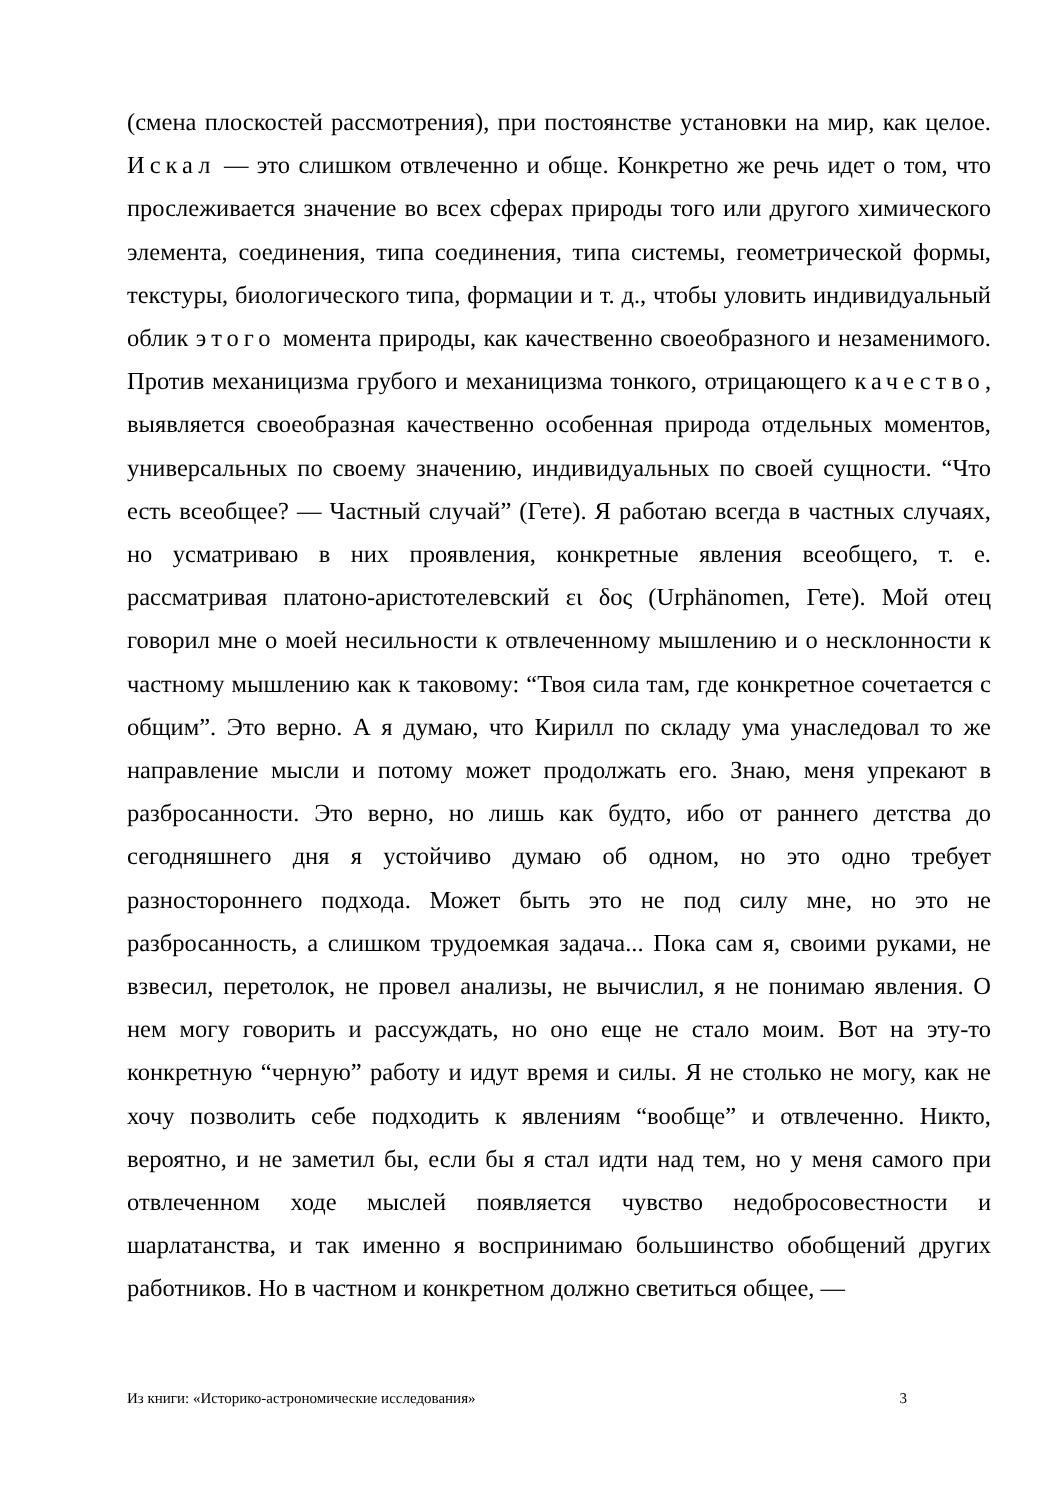(смена плоскостей рассмотрения), при постоянстве установки на мир, как целое. Искал — это слишком отвлеченно и обще. Конкретно же речь идет о том, что прослеживается значение во всех сферах природы того или другого химического элемента, соединения, типа соединения, типа системы, геометрической формы, текстуры, биологического типа, формации и т. д., чтобы уловить индивидуальный облик этого момента природы, как качественно своеобразного и незаменимого. Против механицизма грубого и механицизма тонкого, отрицающего качество, выявляется своеобразная качественно особенная природа отдельных моментов, универсальных по своему значению, индивидуальных по своей сущности. “Что есть всеобщее? — Частный случай” (Гете). Я работаю всегда в частных случаях, но усматриваю в них проявления, конкретные явления всеобщего, т. е. рассматривая платоно-аристотелевский ει δος (Urphänomen, Гете). Мой отец говорил мне о моей несильности к отвлеченному мышлению и о несклонности к частному мышлению как к таковому: “Твоя сила там, где конкретное сочетается с общим”. Это верно. А я думаю, что Кирилл по складу ума унаследовал то же направление мысли и потому может продолжать его. Знаю, меня упрекают в разбросанности. Это верно, но лишь как будто, ибо от раннего детства до сегодняшнего дня я устойчиво думаю об одном, но это одно требует разностороннего подхода. Может быть это не под силу мне, но это не разбросанность, а слишком трудоемкая задача... Пока сам я, своими руками, не взвесил, перетолок, не провел анализы, не вычислил, я не понимаю явления. О нем могу говорить и рассуждать, но оно еще не стало моим. Вот на эту-то конкретную “черную” работу и идут время и силы. Я не столько не могу, как не хочу позволить себе подходить к явлениям “вообще” и отвлеченно. Никто, вероятно, и не заметил бы, если бы я стал идти над тем, но у меня самого при отвлеченном ходе мыслей появляется чувство недобросовестности и шарлатанства, и так именно я воспринимаю большинство обобщений других работников. Но в частном и конкретном должно светиться общее, —
Из книги: «Историко-астрономические исследования» 3